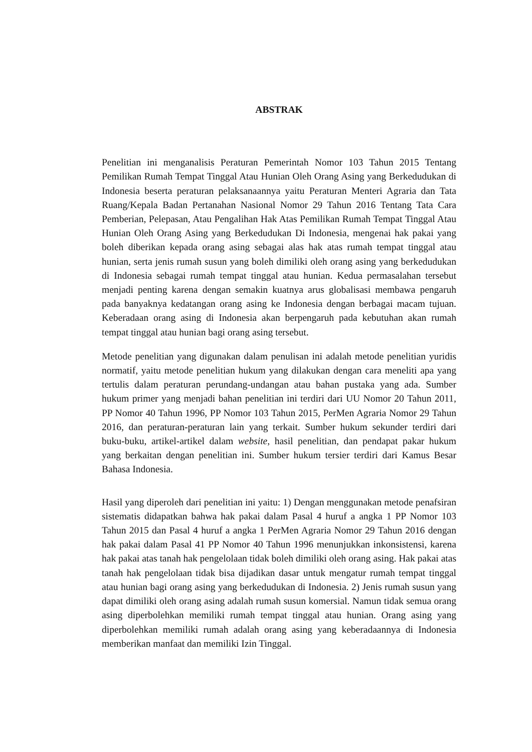ABSTRAK
Penelitian ini menganalisis Peraturan Pemerintah Nomor 103 Tahun 2015 Tentang Pemilikan Rumah Tempat Tinggal Atau Hunian Oleh Orang Asing yang Berkedudukan di Indonesia beserta peraturan pelaksanaannya yaitu Peraturan Menteri Agraria dan Tata Ruang/Kepala Badan Pertanahan Nasional Nomor 29 Tahun 2016 Tentang Tata Cara Pemberian, Pelepasan, Atau Pengalihan Hak Atas Pemilikan Rumah Tempat Tinggal Atau Hunian Oleh Orang Asing yang Berkedudukan Di Indonesia, mengenai hak pakai yang boleh diberikan kepada orang asing sebagai alas hak atas rumah tempat tinggal atau hunian, serta jenis rumah susun yang boleh dimiliki oleh orang asing yang berkedudukan di Indonesia sebagai rumah tempat tinggal atau hunian. Kedua permasalahan tersebut menjadi penting karena dengan semakin kuatnya arus globalisasi membawa pengaruh pada banyaknya kedatangan orang asing ke Indonesia dengan berbagai macam tujuan. Keberadaan orang asing di Indonesia akan berpengaruh pada kebutuhan akan rumah tempat tinggal atau hunian bagi orang asing tersebut.
Metode penelitian yang digunakan dalam penulisan ini adalah metode penelitian yuridis normatif, yaitu metode penelitian hukum yang dilakukan dengan cara meneliti apa yang tertulis dalam peraturan perundang-undangan atau bahan pustaka yang ada. Sumber hukum primer yang menjadi bahan penelitian ini terdiri dari UU Nomor 20 Tahun 2011, PP Nomor 40 Tahun 1996, PP Nomor 103 Tahun 2015, PerMen Agraria Nomor 29 Tahun 2016, dan peraturan-peraturan lain yang terkait. Sumber hukum sekunder terdiri dari buku-buku, artikel-artikel dalam website, hasil penelitian, dan pendapat pakar hukum yang berkaitan dengan penelitian ini. Sumber hukum tersier terdiri dari Kamus Besar Bahasa Indonesia.
Hasil yang diperoleh dari penelitian ini yaitu: 1) Dengan menggunakan metode penafsiran sistematis didapatkan bahwa hak pakai dalam Pasal 4 huruf a angka 1 PP Nomor 103 Tahun 2015 dan Pasal 4 huruf a angka 1 PerMen Agraria Nomor 29 Tahun 2016 dengan hak pakai dalam Pasal 41 PP Nomor 40 Tahun 1996 menunjukkan inkonsistensi, karena hak pakai atas tanah hak pengelolaan tidak boleh dimiliki oleh orang asing. Hak pakai atas tanah hak pengelolaan tidak bisa dijadikan dasar untuk mengatur rumah tempat tinggal atau hunian bagi orang asing yang berkedudukan di Indonesia. 2) Jenis rumah susun yang dapat dimiliki oleh orang asing adalah rumah susun komersial. Namun tidak semua orang asing diperbolehkan memiliki rumah tempat tinggal atau hunian. Orang asing yang diperbolehkan memiliki rumah adalah orang asing yang keberadaannya di Indonesia memberikan manfaat dan memiliki Izin Tinggal.